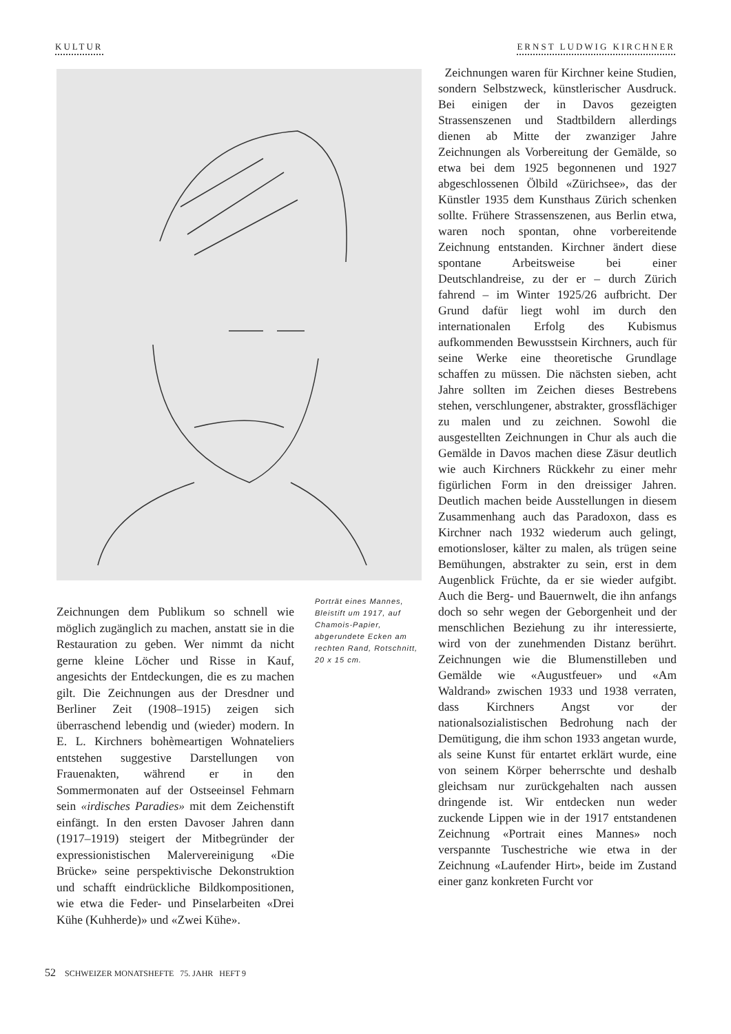KULTUR ERNST LUDWIG KIRCHNER
Zeichnungen dem Publikum so schnell wie möglich zugänglich zu machen, anstatt sie in die Restauration zu geben. Wer nimmt da nicht gerne kleine Löcher und Risse in Kauf, angesichts der Entdeckungen, die es zu machen gilt. Die Zeichnungen aus der Dresdner und Berliner Zeit (1908–1915) zeigen sich überraschend lebendig und (wieder) modern. In E. L. Kirchners bohèmeartigen Wohnateliers entstehen suggestive Darstellungen von Frauenakten, während er in den Sommermonaten auf der Ostseeinsel Fehmarn sein «irdisches Paradies» mit dem Zeichenstift einfängt. In den ersten Davoser Jahren dann (1917–1919) steigert der Mitbegründer der expressionistischen Malervereinigung «Die Brücke» seine perspektivische Dekonstruktion und schafft eindrückliche Bildkompositionen, wie etwa die Feder- und Pinselarbeiten «Drei Kühe (Kuhherde)» und «Zwei Kühe».
Porträt eines Mannes, Bleistift um 1917, auf Chamois-Papier, abgerundete Ecken am rechten Rand, Rotschnitt, 20 x 15 cm.
Zeichnungen waren für Kirchner keine Studien, sondern Selbstzweck, künstlerischer Ausdruck. Bei einigen der in Davos gezeigten Strassenszenen und Stadtbildern allerdings dienen ab Mitte der zwanziger Jahre Zeichnungen als Vorbereitung der Gemälde, so etwa bei dem 1925 begonnenen und 1927 abgeschlossenen Ölbild «Zürichsee», das der Künstler 1935 dem Kunsthaus Zürich schenken sollte. Frühere Strassenszenen, aus Berlin etwa, waren noch spontan, ohne vorbereitende Zeichnung entstanden. Kirchner ändert diese spontane Arbeitsweise bei einer Deutschlandreise, zu der er – durch Zürich fahrend – im Winter 1925/26 aufbricht. Der Grund dafür liegt wohl im durch den internationalen Erfolg des Kubismus aufkommenden Bewusstsein Kirchners, auch für seine Werke eine theoretische Grundlage schaffen zu müssen. Die nächsten sieben, acht Jahre sollten im Zeichen dieses Bestrebens stehen, verschlungener, abstrakter, grossflächiger zu malen und zu zeichnen. Sowohl die ausgestellten Zeichnungen in Chur als auch die Gemälde in Davos machen diese Zäsur deutlich wie auch Kirchners Rückkehr zu einer mehr figürlichen Form in den dreissiger Jahren. Deutlich machen beide Ausstellungen in diesem Zusammenhang auch das Paradoxon, dass es Kirchner nach 1932 wiederum auch gelingt, emotionsloser, kälter zu malen, als trügen seine Bemühungen, abstrakter zu sein, erst in dem Augenblick Früchte, da er sie wieder aufgibt. Auch die Berg- und Bauernwelt, die ihn anfangs doch so sehr wegen der Geborgenheit und der menschlichen Beziehung zu ihr interessierte, wird von der zunehmenden Distanz berührt. Zeichnungen wie die Blumenstilleben und Gemälde wie «Augustfeuer» und «Am Waldrand» zwischen 1933 und 1938 verraten, dass Kirchners Angst vor der nationalsozialistischen Bedrohung nach der Demütigung, die ihm schon 1933 angetan wurde, als seine Kunst für entartet erklärt wurde, eine von seinem Körper beherrschte und deshalb gleichsam nur zurückgehalten nach aussen dringende ist. Wir entdecken nun weder zuckende Lippen wie in der 1917 entstandenen Zeichnung «Portrait eines Mannes» noch verspannte Tuschestriche wie etwa in der Zeichnung «Laufender Hirt», beide im Zustand einer ganz konkreten Furcht vor
52 SCHWEIZER MONATSHEFTE 75. JAHR HEFT 9